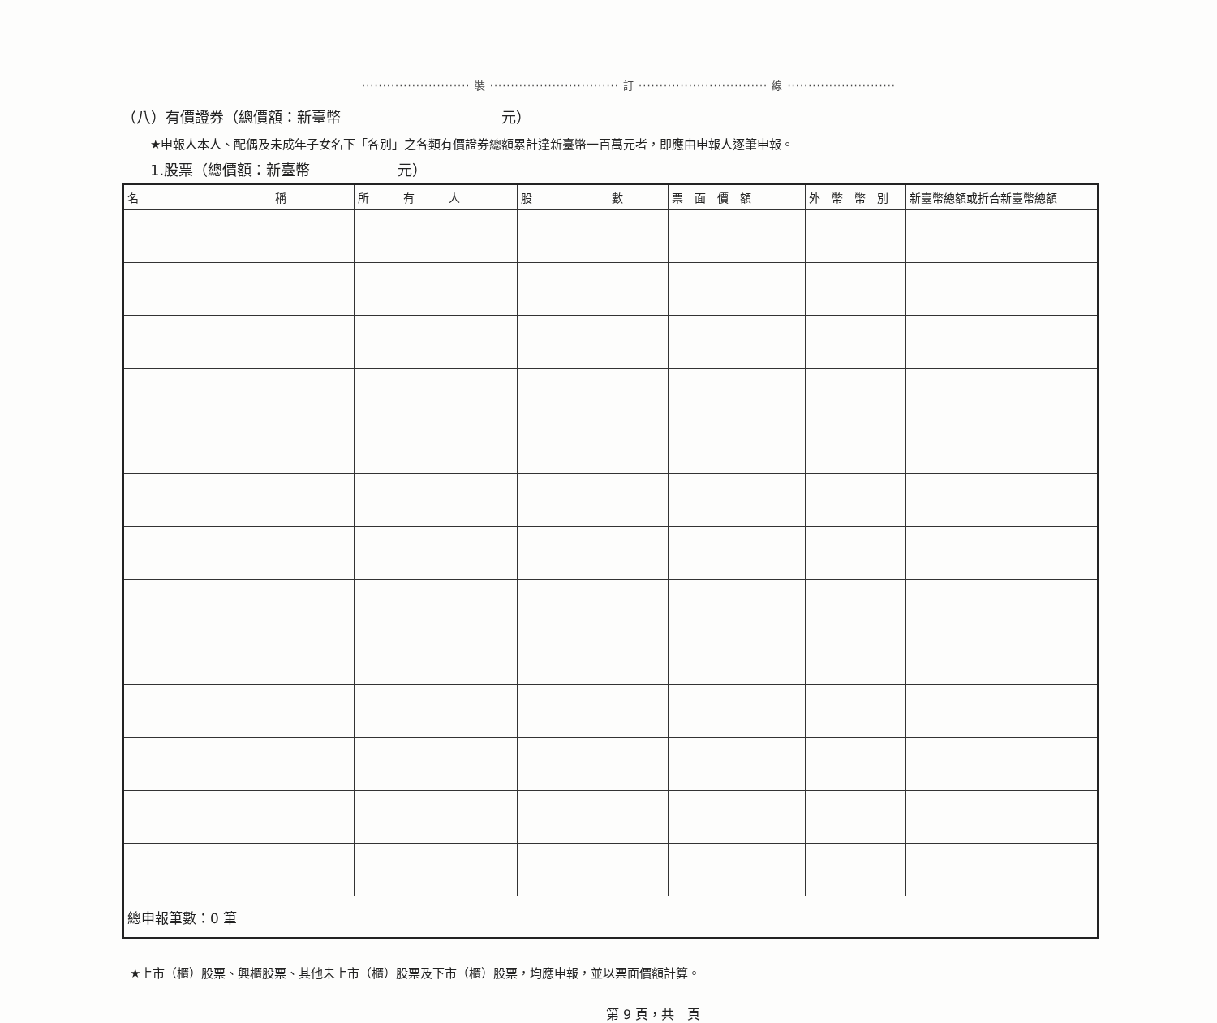·························· 裝 ······························· 訂 ······························· 線 ··························
（八）有價證券（總價額：新臺幣　　　　　　　　　　　元）
★申報人本人、配偶及未成年子女名下「各別」之各類有價證券總額累計達新臺幣一百萬元者，即應由申報人逐筆申報。
1.股票（總價額：新臺幣　　　　　　元）
| 名 稱 | 所 有 人 | 股 數 | 票 面 價 額 | 外 幣 幣 別 | 新臺幣總額或折合新臺幣總額 |
| --- | --- | --- | --- | --- | --- |
| 總申報筆數：0 筆 | | | | | |
★上市（櫃）股票、興櫃股票、其他未上市（櫃）股票及下市（櫃）股票，均應申報，並以票面價額計算。
第 9 頁，共　頁